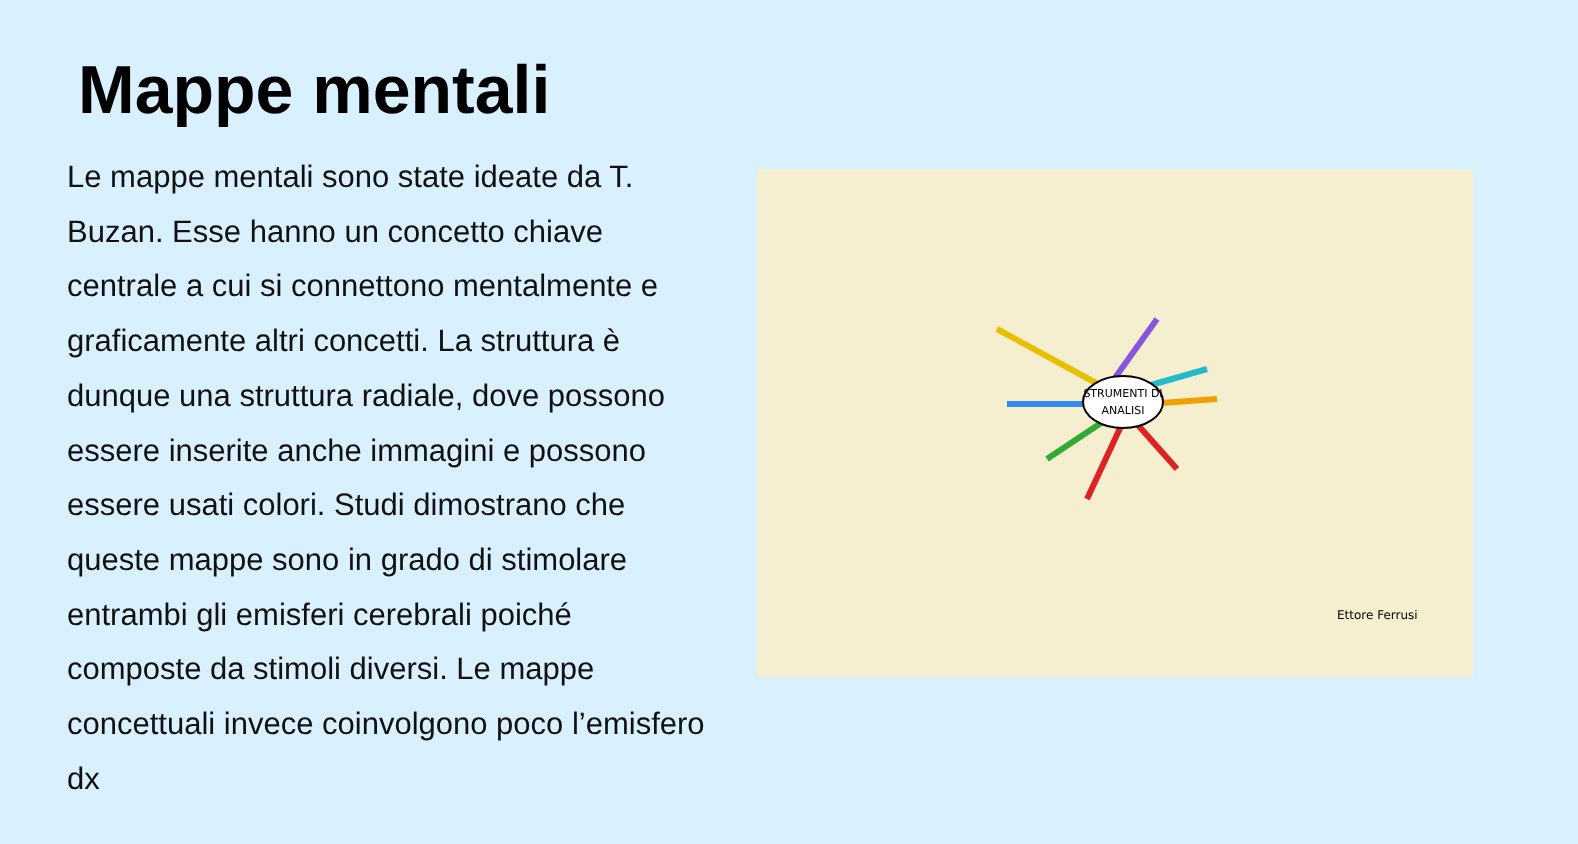Mappe mentali
Le mappe mentali sono state ideate da T. Buzan. Esse hanno un concetto chiave centrale a cui si connettono mentalmente e graficamente altri concetti. La struttura è dunque una struttura radiale, dove possono essere inserite anche immagini e possono essere usati colori. Studi dimostrano che queste mappe sono in grado di stimolare entrambi gli emisferi cerebrali poiché composte da stimoli diversi. Le mappe concettuali invece coinvolgono poco l’emisfero dx
STRUMENTI DI
ANALISI
Ettore Ferrusi